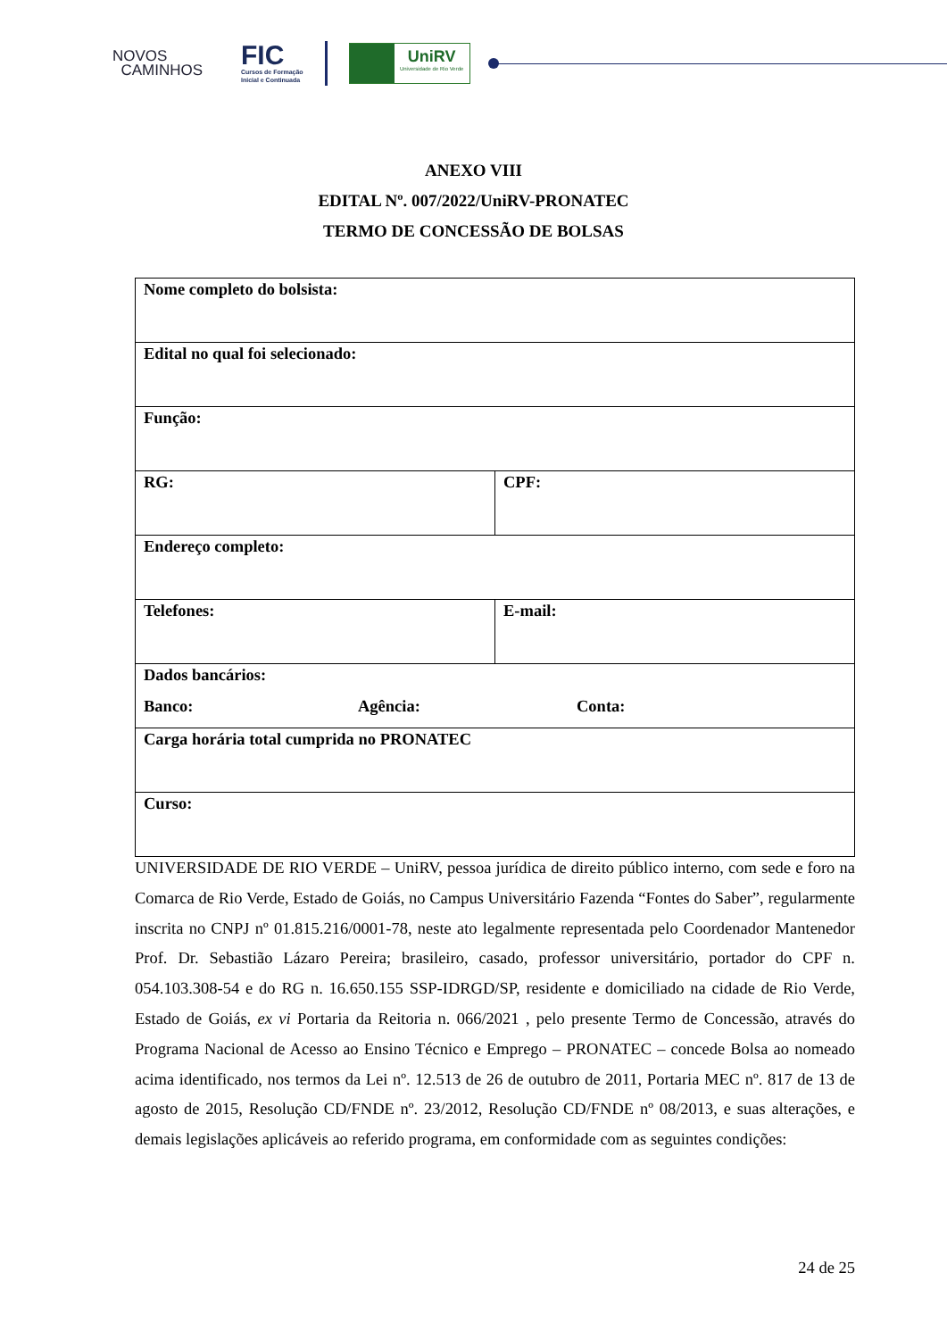NOVOS
CAMINHOS
FIC
Cursos de Formação
Inicial e Continuada
UniRV
Universidade de Rio Verde
ANEXO VIII
EDITAL Nº. 007/2022/UniRV-PRONATEC
TERMO DE CONCESSÃO DE BOLSAS
| Nome completo do bolsista: | |
| Edital no qual foi selecionado: | |
| Função: | |
| RG: | CPF: |
| Endereço completo: | |
| Telefones: | E-mail: |
| Dados bancários: Banco: Agência: Conta: | |
| Carga horária total cumprida no PRONATEC | |
| Curso: | |
UNIVERSIDADE DE RIO VERDE – UniRV, pessoa jurídica de direito público interno, com sede e foro na Comarca de Rio Verde, Estado de Goiás, no Campus Universitário Fazenda “Fontes do Saber”, regularmente inscrita no CNPJ nº 01.815.216/0001-78, neste ato legalmente representada pelo Coordenador Mantenedor Prof. Dr. Sebastião Lázaro Pereira; brasileiro, casado, professor universitário, portador do CPF n. 054.103.308-54 e do RG n. 16.650.155 SSP-IDRGD/SP, residente e domiciliado na cidade de Rio Verde, Estado de Goiás, ex vi Portaria da Reitoria n. 066/2021 , pelo presente Termo de Concessão, através do Programa Nacional de Acesso ao Ensino Técnico e Emprego – PRONATEC – concede Bolsa ao nomeado acima identificado, nos termos da Lei nº. 12.513 de 26 de outubro de 2011, Portaria MEC nº. 817 de 13 de agosto de 2015, Resolução CD/FNDE nº. 23/2012, Resolução CD/FNDE nº 08/2013, e suas alterações, e demais legislações aplicáveis ao referido programa, em conformidade com as seguintes condições:
24 de 25